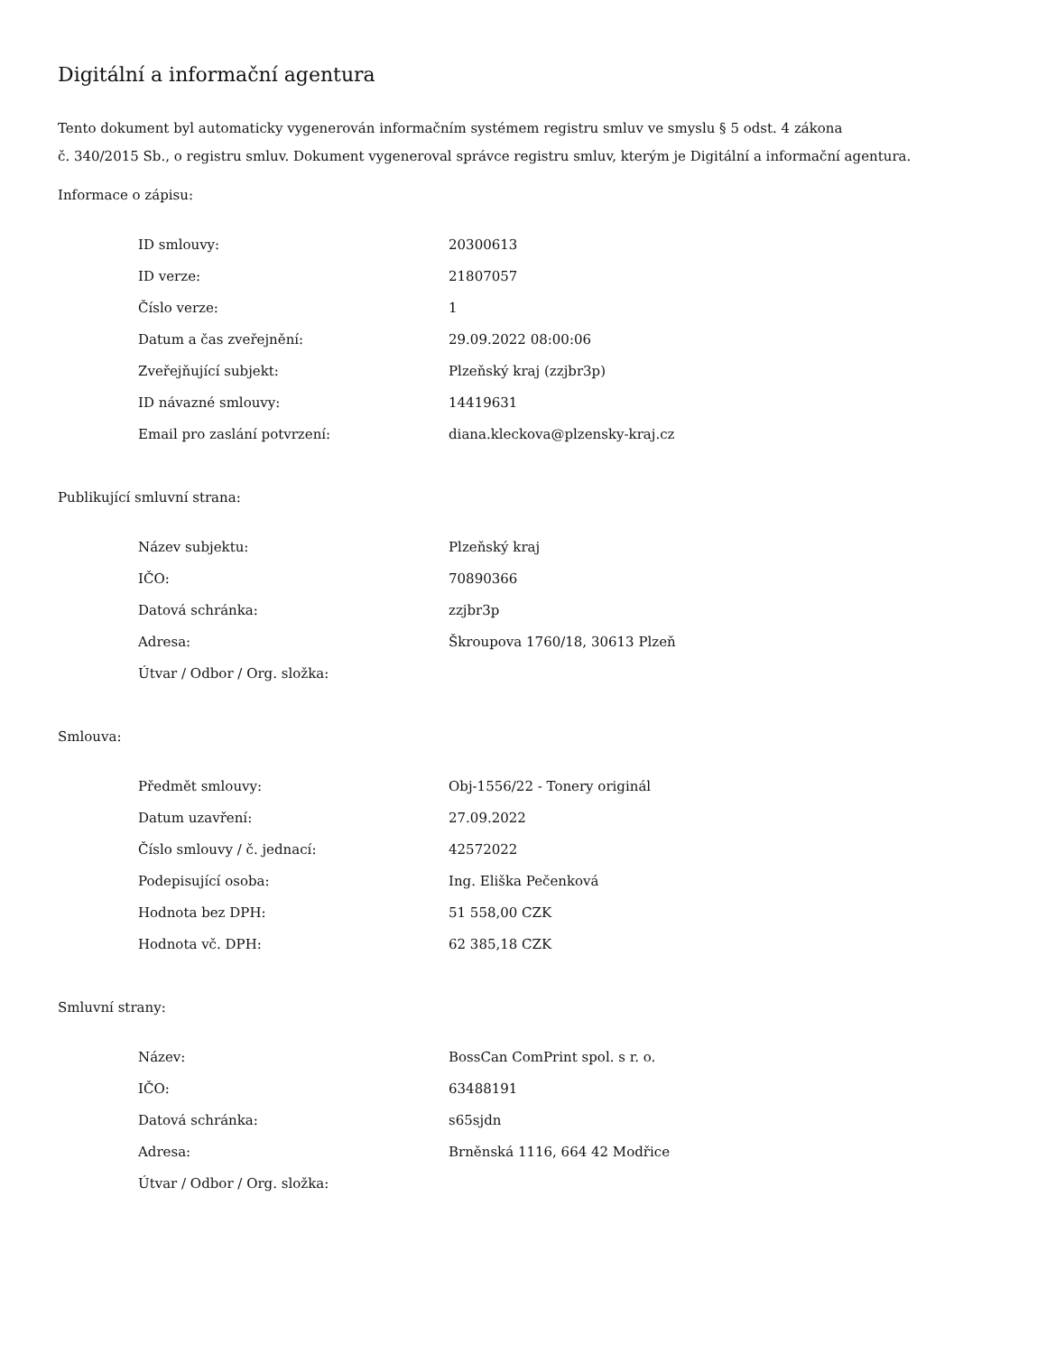Digitální a informační agentura
Tento dokument byl automaticky vygenerován informačním systémem registru smluv ve smyslu § 5 odst. 4 zákona
č. 340/2015 Sb., o registru smluv. Dokument vygeneroval správce registru smluv, kterým je Digitální a informační agentura.
Informace o zápisu:
| ID smlouvy: | 20300613 |
| ID verze: | 21807057 |
| Číslo verze: | 1 |
| Datum a čas zveřejnění: | 29.09.2022 08:00:06 |
| Zveřejňující subjekt: | Plzeňský kraj (zzjbr3p) |
| ID návazné smlouvy: | 14419631 |
| Email pro zaslání potvrzení: | diana.kleckova@plzensky-kraj.cz |
Publikující smluvní strana:
| Název subjektu: | Plzeňský kraj |
| IČO: | 70890366 |
| Datová schránka: | zzjbr3p |
| Adresa: | Škroupova 1760/18, 30613 Plzeň |
| Útvar / Odbor / Org. složka: | |
Smlouva:
| Předmět smlouvy: | Obj-1556/22 - Tonery originál |
| Datum uzavření: | 27.09.2022 |
| Číslo smlouvy / č. jednací: | 42572022 |
| Podepisující osoba: | Ing. Eliška Pečenková |
| Hodnota bez DPH: | 51 558,00 CZK |
| Hodnota vč. DPH: | 62 385,18 CZK |
Smluvní strany:
| Název: | BossCan ComPrint spol. s r. o. |
| IČO: | 63488191 |
| Datová schránka: | s65sjdn |
| Adresa: | Brněnská 1116, 664 42 Modřice |
| Útvar / Odbor / Org. složka: | |